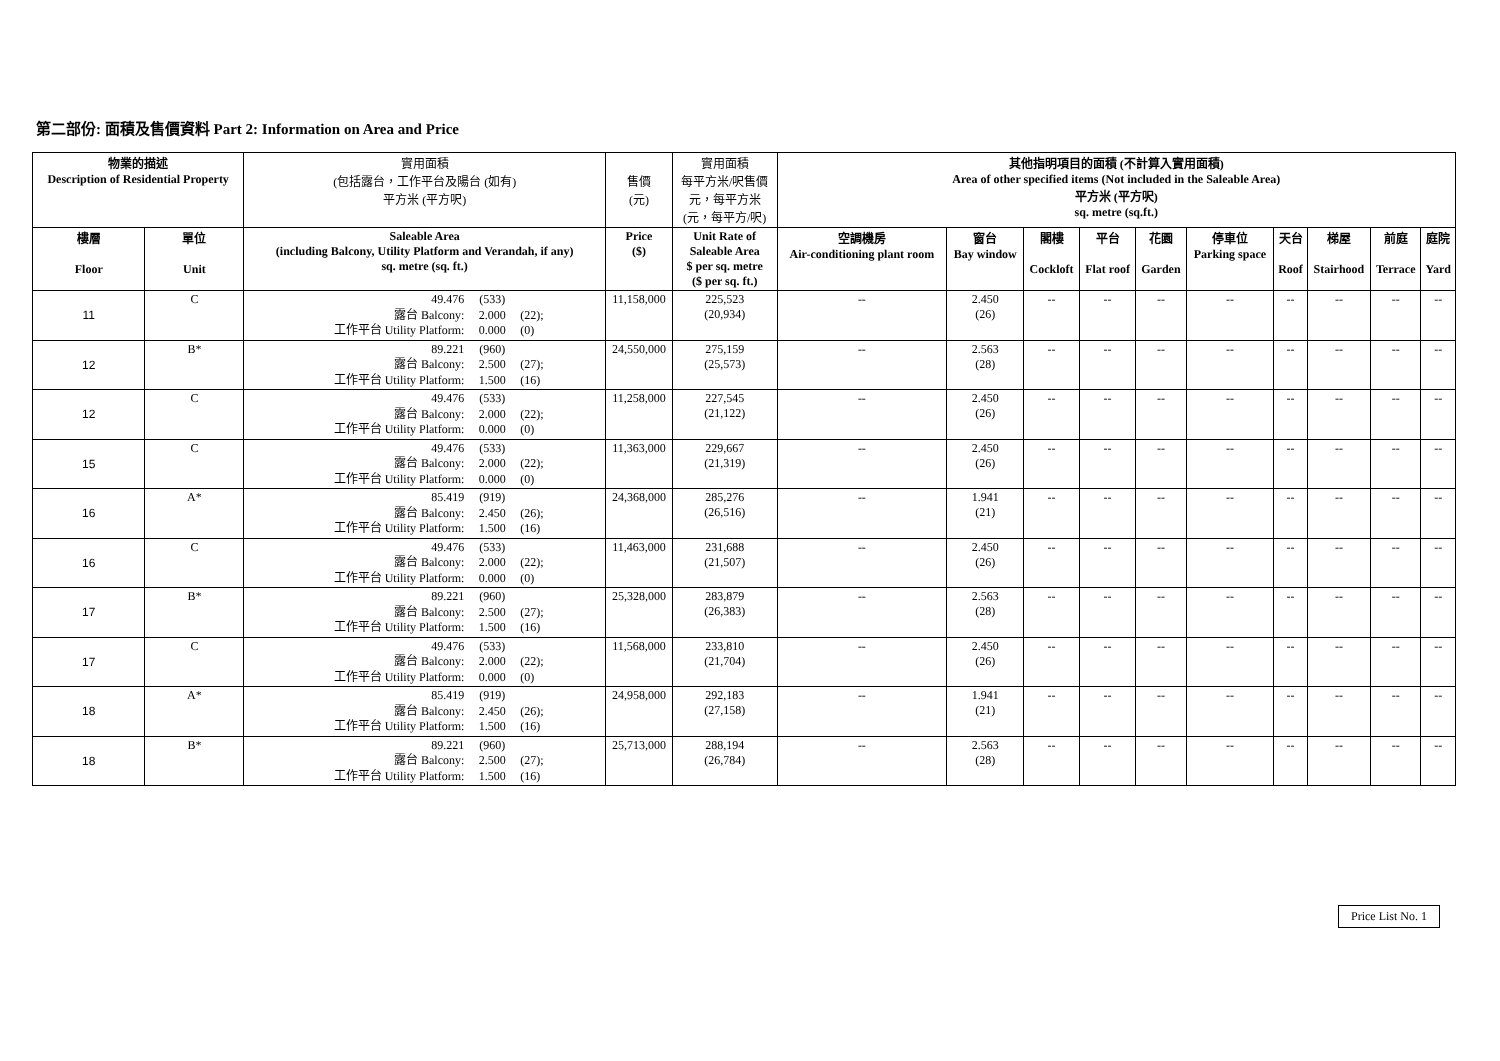第二部份: 面積及售價資料 Part 2: Information on Area and Price
| 物業的描述 Description of Residential Property | | 實用面積 (包括露台，工作平台及陽台 (如有) 平方米 (平方呎) | 售價 (元) | 實用面積 每平方米/呎售價 元，每平方米 (元，每平方/呎) | 其他指明項目的面積 (不計算入實用面積) Area of other specified items (Not included in the Saleable Area) 平方米 (平方呎) sq. metre (sq.ft.) | | | | | | | | | |
| --- | --- | --- | --- | --- | --- | --- | --- | --- | --- | --- | --- | --- | --- | --- |
| 樓層 Floor | 單位 Unit | Saleable Area (including Balcony, Utility Platform and Verandah, if any) sq. metre (sq. ft.) | Price ($) | Unit Rate of Saleable Area $ per sq. metre ($ per sq. ft.) | 空調機房 Air-conditioning plant room | 窗台 Bay window | 閣樓 Cockloft | 平台 Flat roof | 花園 Garden | 停車位 Parking space | 天台 Roof | 梯屋 Stairhood | 前庭 Terrace | 庭院 Yard |
| 11 | C | 49.476 (533) 露台 Balcony: 2.000 (22); 工作平台 Utility Platform: 0.000 (0) | 11,158,000 | 225,523 (20,934) | -- | 2.450 (26) | -- | -- | -- | -- | -- | -- | -- | -- |
| 12 | B* | 89.221 (960) 露台 Balcony: 2.500 (27); 工作平台 Utility Platform: 1.500 (16) | 24,550,000 | 275,159 (25,573) | -- | 2.563 (28) | -- | -- | -- | -- | -- | -- | -- | -- |
| 12 | C | 49.476 (533) 露台 Balcony: 2.000 (22); 工作平台 Utility Platform: 0.000 (0) | 11,258,000 | 227,545 (21,122) | -- | 2.450 (26) | -- | -- | -- | -- | -- | -- | -- | -- |
| 15 | C | 49.476 (533) 露台 Balcony: 2.000 (22); 工作平台 Utility Platform: 0.000 (0) | 11,363,000 | 229,667 (21,319) | -- | 2.450 (26) | -- | -- | -- | -- | -- | -- | -- | -- |
| 16 | A* | 85.419 (919) 露台 Balcony: 2.450 (26); 工作平台 Utility Platform: 1.500 (16) | 24,368,000 | 285,276 (26,516) | -- | 1.941 (21) | -- | -- | -- | -- | -- | -- | -- | -- |
| 16 | C | 49.476 (533) 露台 Balcony: 2.000 (22); 工作平台 Utility Platform: 0.000 (0) | 11,463,000 | 231,688 (21,507) | -- | 2.450 (26) | -- | -- | -- | -- | -- | -- | -- | -- |
| 17 | B* | 89.221 (960) 露台 Balcony: 2.500 (27); 工作平台 Utility Platform: 1.500 (16) | 25,328,000 | 283,879 (26,383) | -- | 2.563 (28) | -- | -- | -- | -- | -- | -- | -- | -- |
| 17 | C | 49.476 (533) 露台 Balcony: 2.000 (22); 工作平台 Utility Platform: 0.000 (0) | 11,568,000 | 233,810 (21,704) | -- | 2.450 (26) | -- | -- | -- | -- | -- | -- | -- | -- |
| 18 | A* | 85.419 (919) 露台 Balcony: 2.450 (26); 工作平台 Utility Platform: 1.500 (16) | 24,958,000 | 292,183 (27,158) | -- | 1.941 (21) | -- | -- | -- | -- | -- | -- | -- | -- |
| 18 | B* | 89.221 (960) 露台 Balcony: 2.500 (27); 工作平台 Utility Platform: 1.500 (16) | 25,713,000 | 288,194 (26,784) | -- | 2.563 (28) | -- | -- | -- | -- | -- | -- | -- | -- |
Price List No. 1